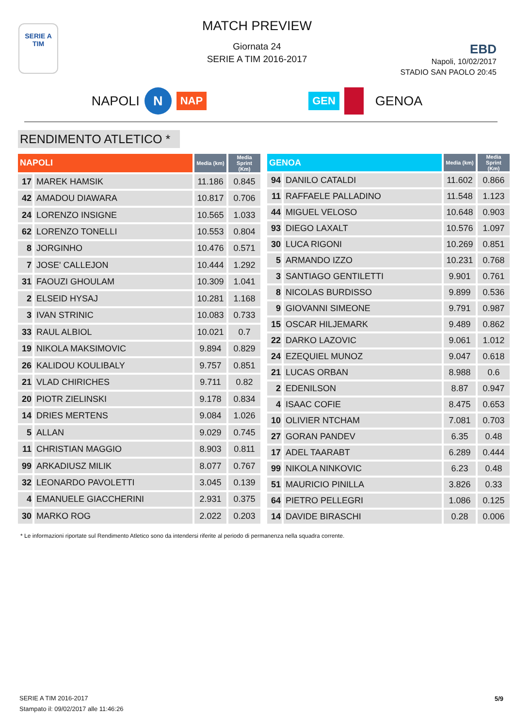SERIE A
TIM
MATCH PREVIEW
Giornata 24
SERIE A TIM 2016-2017
EBD
Napoli, 10/02/2017
STADIO SAN PAOLO 20:45
NAPOLI N NAP GEN GENOA
RENDIMENTO ATLETICO *
| NAPOLI | | Media (km) | Media Sprint (Km) |
| --- | --- | --- | --- |
| 17 | MAREK HAMSIK | 11.186 | 0.845 |
| 42 | AMADOU DIAWARA | 10.817 | 0.706 |
| 24 | LORENZO INSIGNE | 10.565 | 1.033 |
| 62 | LORENZO TONELLI | 10.553 | 0.804 |
| 8 | JORGINHO | 10.476 | 0.571 |
| 7 | JOSE' CALLEJON | 10.444 | 1.292 |
| 31 | FAOUZI GHOULAM | 10.309 | 1.041 |
| 2 | ELSEID HYSAJ | 10.281 | 1.168 |
| 3 | IVAN STRINIC | 10.083 | 0.733 |
| 33 | RAUL ALBIOL | 10.021 | 0.7 |
| 19 | NIKOLA MAKSIMOVIC | 9.894 | 0.829 |
| 26 | KALIDOU KOULIBALY | 9.757 | 0.851 |
| 21 | VLAD CHIRICHES | 9.711 | 0.82 |
| 20 | PIOTR ZIELINSKI | 9.178 | 0.834 |
| 14 | DRIES MERTENS | 9.084 | 1.026 |
| 5 | ALLAN | 9.029 | 0.745 |
| 11 | CHRISTIAN MAGGIO | 8.903 | 0.811 |
| 99 | ARKADIUSZ MILIK | 8.077 | 0.767 |
| 32 | LEONARDO PAVOLETTI | 3.045 | 0.139 |
| 4 | EMANUELE GIACCHERINI | 2.931 | 0.375 |
| 30 | MARKO ROG | 2.022 | 0.203 |
| GENOA | | Media (km) | Media Sprint (Km) |
| --- | --- | --- | --- |
| 94 | DANILO CATALDI | 11.602 | 0.866 |
| 11 | RAFFAELE PALLADINO | 11.548 | 1.123 |
| 44 | MIGUEL VELOSO | 10.648 | 0.903 |
| 93 | DIEGO LAXALT | 10.576 | 1.097 |
| 30 | LUCA RIGONI | 10.269 | 0.851 |
| 5 | ARMANDO IZZO | 10.231 | 0.768 |
| 3 | SANTIAGO GENTILETTI | 9.901 | 0.761 |
| 8 | NICOLAS BURDISSO | 9.899 | 0.536 |
| 9 | GIOVANNI SIMEONE | 9.791 | 0.987 |
| 15 | OSCAR HILJEMARK | 9.489 | 0.862 |
| 22 | DARKO LAZOVIC | 9.061 | 1.012 |
| 24 | EZEQUIEL MUNOZ | 9.047 | 0.618 |
| 21 | LUCAS ORBAN | 8.988 | 0.6 |
| 2 | EDENILSON | 8.87 | 0.947 |
| 4 | ISAAC COFIE | 8.475 | 0.653 |
| 10 | OLIVIER NTCHAM | 7.081 | 0.703 |
| 27 | GORAN PANDEV | 6.35 | 0.48 |
| 17 | ADEL TAARABT | 6.289 | 0.444 |
| 99 | NIKOLA NINKOVIC | 6.23 | 0.48 |
| 51 | MAURICIO PINILLA | 3.826 | 0.33 |
| 64 | PIETRO PELLEGRI | 1.086 | 0.125 |
| 14 | DAVIDE BIRASCHI | 0.28 | 0.006 |
* Le informazioni riportate sul Rendimento Atletico sono da intendersi riferite al periodo di permanenza nella squadra corrente.
SERIE A TIM 2016-2017
Stampato il: 09/02/2017 alle 11:46:26
5/9